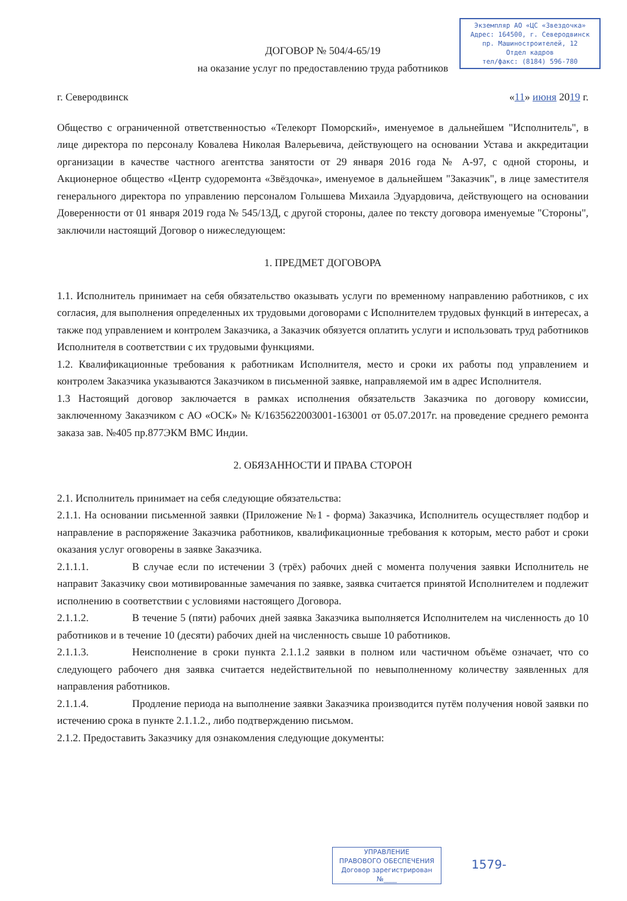Экземпляр АО «ЦС «Звездочка»
Адрес: 164500, г. Северодвинск
пр. Машиностроителей, 12
Отдел кадров
тел/факс: (8184) 596-780
ДОГОВОР № 504/4-65/19
на оказание услуг по предоставлению труда работников
г. Северодвинск «11» июня 2019 г.
Общество с ограниченной ответственностью «Телекорт Поморский», именуемое в дальнейшем "Исполнитель", в лице директора по персоналу Ковалева Николая Валерьевича, действующего на основании Устава и аккредитации организации в качестве частного агентства занятости от 29 января 2016 года № А-97, с одной стороны, и Акционерное общество «Центр судоремонта «Звёздочка», именуемое в дальнейшем "Заказчик", в лице заместителя генерального директора по управлению персоналом Голышева Михаила Эдуардовича, действующего на основании Доверенности от 01 января 2019 года № 545/13Д, с другой стороны, далее по тексту договора именуемые "Стороны", заключили настоящий Договор о нижеследующем:
1. ПРЕДМЕТ ДОГОВОРА
1.1. Исполнитель принимает на себя обязательство оказывать услуги по временному направлению работников, с их согласия, для выполнения определенных их трудовыми договорами с Исполнителем трудовых функций в интересах, а также под управлением и контролем Заказчика, а Заказчик обязуется оплатить услуги и использовать труд работников Исполнителя в соответствии с их трудовыми функциями.
1.2. Квалификационные требования к работникам Исполнителя, место и сроки их работы под управлением и контролем Заказчика указываются Заказчиком в письменной заявке, направляемой им в адрес Исполнителя.
1.3 Настоящий договор заключается в рамках исполнения обязательств Заказчика по договору комиссии, заключенному Заказчиком с АО «ОСК» № К/1635622003001-163001 от 05.07.2017г. на проведение среднего ремонта заказа зав. №405 пр.877ЭКМ ВМС Индии.
2. ОБЯЗАННОСТИ И ПРАВА СТОРОН
2.1. Исполнитель принимает на себя следующие обязательства:
2.1.1. На основании письменной заявки (Приложение №1 - форма) Заказчика, Исполнитель осуществляет подбор и направление в распоряжение Заказчика работников, квалификационные требования к которым, место работ и сроки оказания услуг оговорены в заявке Заказчика.
2.1.1.1. В случае если по истечении 3 (трёх) рабочих дней с момента получения заявки Исполнитель не направит Заказчику свои мотивированные замечания по заявке, заявка считается принятой Исполнителем и подлежит исполнению в соответствии с условиями настоящего Договора.
2.1.1.2. В течение 5 (пяти) рабочих дней заявка Заказчика выполняется Исполнителем на численность до 10 работников и в течение 10 (десяти) рабочих дней на численность свыше 10 работников.
2.1.1.3. Неисполнение в сроки пункта 2.1.1.2 заявки в полном или частичном объёме означает, что со следующего рабочего дня заявка считается недействительной по невыполненному количеству заявленных для направления работников.
2.1.1.4. Продление периода на выполнение заявки Заказчика производится путём получения новой заявки по истечению срока в пункте 2.1.1.2., либо подтверждению письмом.
2.1.2. Предоставить Заказчику для ознакомления следующие документы:
УПРАВЛЕНИЕ
ПРАВОВОГО ОБЕСПЕЧЕНИЯ
Договор зарегистрирован №____
1579-